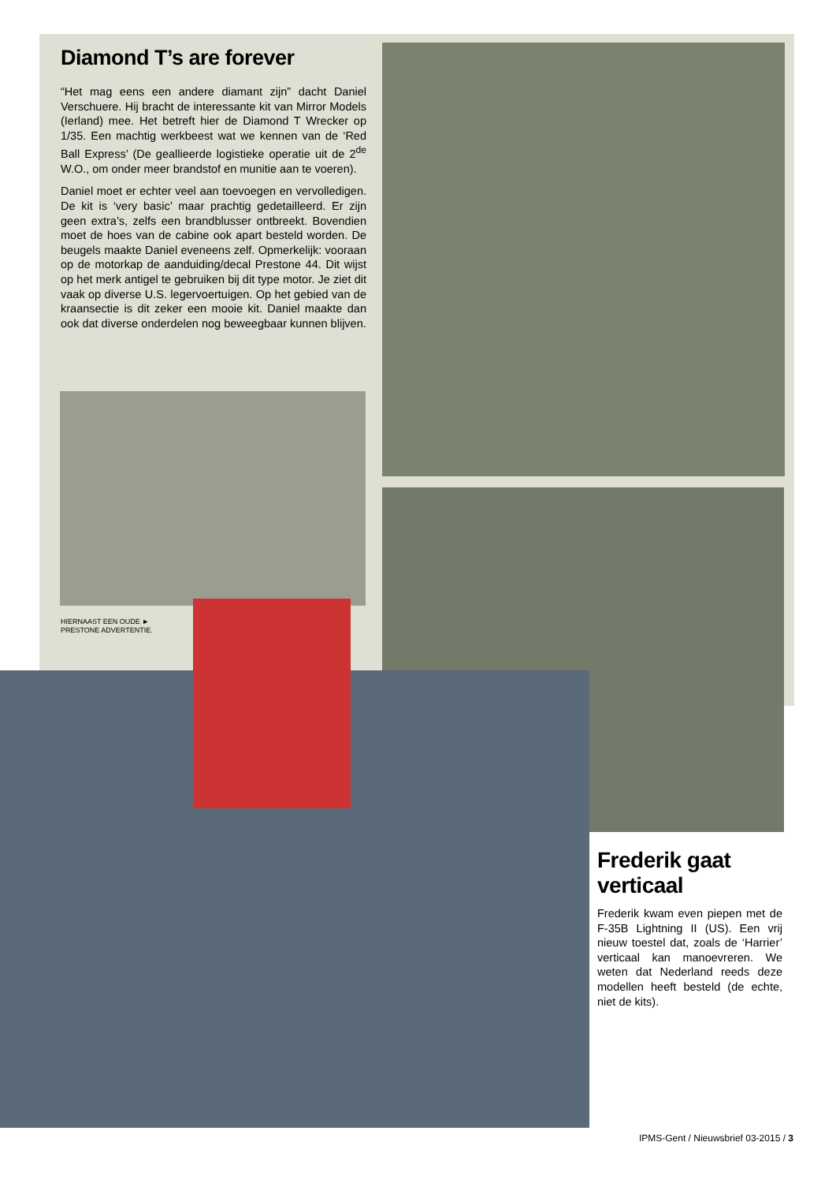Diamond T’s are forever
“Het mag eens een andere diamant zijn” dacht Daniel Verschuere. Hij bracht de interessante kit van Mirror Models (Ierland) mee. Het betreft hier de Diamond T Wrecker op 1/35. Een machtig werk­beest wat we kennen van de ‘Red Ball Express’ (De geallieerde logistieke operatie uit de 2<sup>de</sup> W.O., om onder meer brandstof en munitie aan te voeren).
Daniel moet er echter veel aan toevoegen en ver­volledigen. De kit is ‘very basic’ maar prachtig gedetailleerd. Er zijn geen extra’s, zelfs een brand­blusser ontbreekt. Bovendien moet de hoes van de cabine ook apart besteld worden. De beugels maak­te Daniel eveneens zelf. Opmerkelijk: vooraan op de motorkap de aanduiding/decal Prestone 44. Dit wijst op het merk antigel te gebruiken bij dit type motor. Je ziet dit vaak op diverse U.S. legervoer­tuigen. Op het gebied van de kraansectie is dit zeker een mooie kit. Daniel maakte dan ook dat diverse onderdelen nog beweegbaar kunnen blijven.
HIERNAAST EEN OUDE ► PRESTONE ADVERTEN­TIE.
Frederik gaat verticaal
Frederik kwam even piepen met de F-35B Lightning II (US). Een vrij nieuw toestel dat, zoals de ‘Harrier’ verticaal kan manoevreren. We weten dat Nederland reeds deze mo­dellen heeft besteld (de echte, niet de kits).
IPMS-Gent / Nieuwsbrief 03-2015 / 3